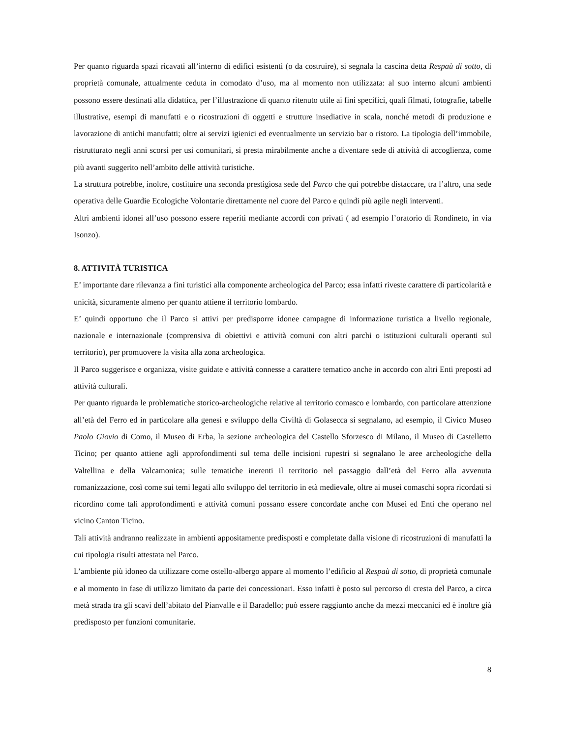Per quanto riguarda spazi ricavati all’interno di edifici esistenti (o da costruire), si segnala la cascina detta Respaù di sotto, di proprietà comunale, attualmente ceduta in comodato d’uso, ma al momento non utilizzata: al suo interno alcuni ambienti possono essere destinati alla didattica, per l’illustrazione di quanto ritenuto utile ai fini specifici, quali filmati, fotografie, tabelle illustrative, esempi di manufatti e o ricostruzioni di oggetti e strutture insediative in scala, nonché metodi di produzione e lavorazione di antichi manufatti; oltre ai servizi igienici ed eventualmente un servizio bar o ristoro. La tipologia dell’immobile, ristrutturato negli anni scorsi per usi comunitari, si presta mirabilmente anche a diventare sede di attività di accoglienza, come più avanti suggerito nell’ambito delle attività turistiche.
La struttura potrebbe, inoltre, costituire una seconda prestigiosa sede del Parco che qui potrebbe distaccare, tra l’altro, una sede operativa delle Guardie Ecologiche Volontarie direttamente nel cuore del Parco e quindi più agile negli interventi.
Altri ambienti idonei all’uso possono essere reperiti mediante accordi con privati ( ad esempio l’oratorio di Rondineto, in via Isonzo).
8. ATTIVITÀ TURISTICA
E’ importante dare rilevanza a fini turistici alla componente archeologica del Parco; essa infatti riveste carattere di particolarità e unicità, sicuramente almeno per quanto attiene il territorio lombardo.
E’ quindi opportuno che il Parco si attivi per predisporre idonee campagne di informazione turistica a livello regionale, nazionale e internazionale (comprensiva di obiettivi e attività comuni con altri parchi o istituzioni culturali operanti sul territorio), per promuovere la visita alla zona archeologica.
Il Parco suggerisce e organizza, visite guidate e attività connesse a carattere tematico anche in accordo con altri Enti preposti ad attività culturali.
Per quanto riguarda le problematiche storico-archeologiche relative al territorio comasco e lombardo, con particolare attenzione all’età del Ferro ed in particolare alla genesi e sviluppo della Civiltà di Golasecca si segnalano, ad esempio, il Civico Museo Paolo Giovio di Como, il Museo di Erba, la sezione archeologica del Castello Sforzesco di Milano, il Museo di Castelletto Ticino; per quanto attiene agli approfondimenti sul tema delle incisioni rupestri si segnalano le aree archeologiche della Valtellina e della Valcamonica; sulle tematiche inerenti il territorio nel passaggio dall’età del Ferro alla avvenuta romanizzazione, così come sui temi legati allo sviluppo del territorio in età medievale, oltre ai musei comaschi sopra ricordati si ricordino come tali approfondimenti e attività comuni possano essere concordate anche con Musei ed Enti che operano nel vicino Canton Ticino.
Tali attività andranno realizzate in ambienti appositamente predisposti e completate dalla visione di ricostruzioni di manufatti la cui tipologia risulti attestata nel Parco.
L’ambiente più idoneo da utilizzare come ostello-albergo appare al momento l’edificio al Respaù di sotto, di proprietà comunale e al momento in fase di utilizzo limitato da parte dei concessionari. Esso infatti è posto sul percorso di cresta del Parco, a circa metà strada tra gli scavi dell’abitato del Pianvalle e il Baradello; può essere raggiunto anche da mezzi meccanici ed è inoltre già predisposto per funzioni comunitarie.
8